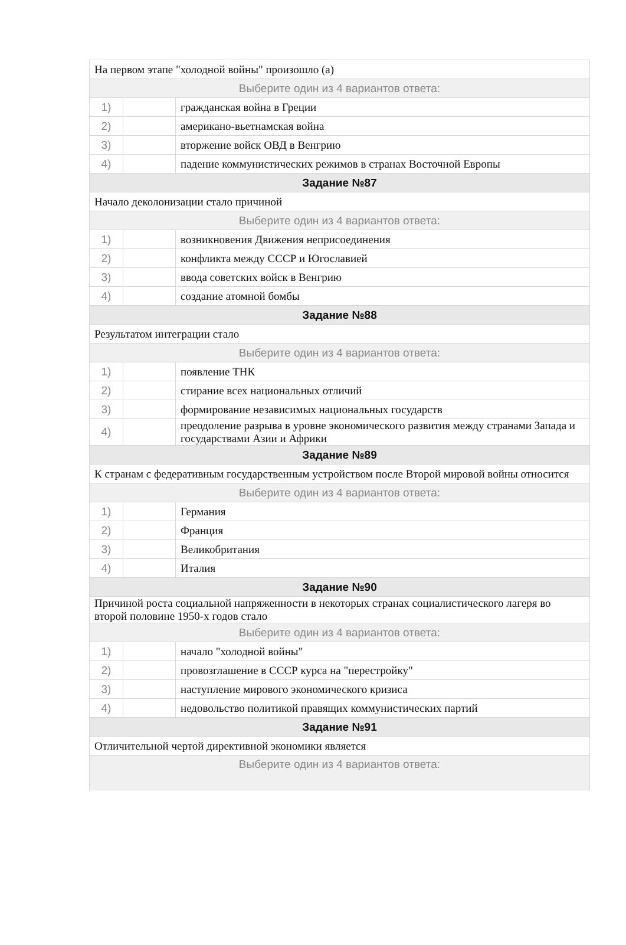| На первом этапе "холодной войны" произошло (а) | | |
| Выберите один из 4 вариантов ответа: | | |
| 1) | | гражданская война в Греции |
| 2) | | американо-вьетнамская война |
| 3) | | вторжение войск ОВД в Венгрию |
| 4) | | падение коммунистических режимов в странах Восточной Европы |
| Задание №87 | | |
| Начало деколонизации стало причиной | | |
| Выберите один из 4 вариантов ответа: | | |
| 1) | | возникновения Движения неприсоединения |
| 2) | | конфликта между СССР и Югославией |
| 3) | | ввода советских войск в Венгрию |
| 4) | | создание атомной бомбы |
| Задание №88 | | |
| Результатом интеграции стало | | |
| Выберите один из 4 вариантов ответа: | | |
| 1) | | появление ТНК |
| 2) | | стирание всех национальных отличий |
| 3) | | формирование независимых национальных государств |
| 4) | | преодоление разрыва в уровне экономического развития между странами Запада и государствами Азии и Африки |
| Задание №89 | | |
| К странам с федеративным государственным устройством после Второй мировой войны относится | | |
| Выберите один из 4 вариантов ответа: | | |
| 1) | | Германия |
| 2) | | Франция |
| 3) | | Великобритания |
| 4) | | Италия |
| Задание №90 | | |
| Причиной роста социальной напряженности в некоторых странах социалистического лагеря во второй половине 1950-х годов стало | | |
| Выберите один из 4 вариантов ответа: | | |
| 1) | | начало "холодной войны" |
| 2) | | провозглашение в СССР курса на "перестройку" |
| 3) | | наступление мирового экономического кризиса |
| 4) | | недовольство политикой правящих коммунистических партий |
| Задание №91 | | |
| Отличительной чертой директивной экономики является | | |
| Выберите один из 4 вариантов ответа: | | |